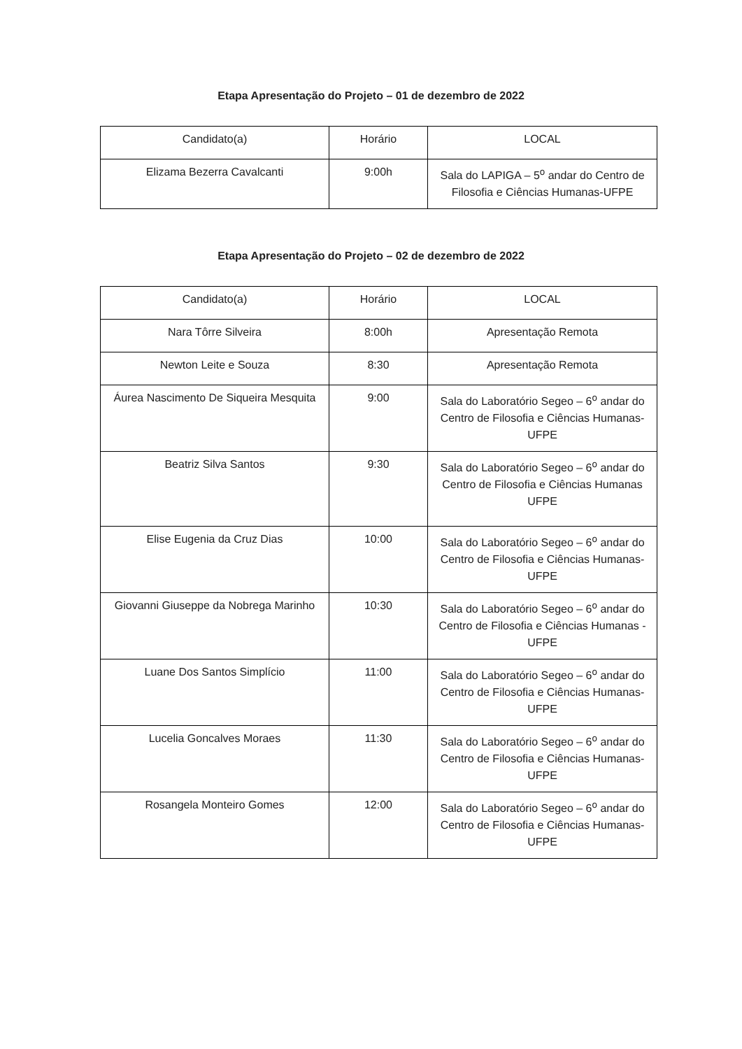Etapa Apresentação do Projeto – 01 de dezembro de 2022
| Candidato(a) | Horário | LOCAL |
| Elizama Bezerra Cavalcanti | 9:00h | Sala do LAPIGA – 5<sup>o</sup> andar do Centro de Filosofia e Ciências Humanas-UFPE |
Etapa Apresentação do Projeto – 02 de dezembro de 2022
| Candidato(a) | Horário | LOCAL |
| Nara Tôrre Silveira | 8:00h | Apresentação Remota |
| Newton Leite e Souza | 8:30 | Apresentação Remota |
| Áurea Nascimento De Siqueira Mesquita | 9:00 | Sala do Laboratório Segeo – 6<sup>o</sup> andar do Centro de Filosofia e Ciências Humanas-UFPE |
| Beatriz Silva Santos | 9:30 | Sala do Laboratório Segeo – 6<sup>o</sup> andar do Centro de Filosofia e Ciências Humanas UFPE |
| Elise Eugenia da Cruz Dias | 10:00 | Sala do Laboratório Segeo – 6<sup>o</sup> andar do Centro de Filosofia e Ciências Humanas- UFPE |
| Giovanni Giuseppe da Nobrega Marinho | 10:30 | Sala do Laboratório Segeo – 6<sup>o</sup> andar do Centro de Filosofia e Ciências Humanas -UFPE |
| Luane Dos Santos Simplício | 11:00 | Sala do Laboratório Segeo – 6<sup>o</sup> andar do Centro de Filosofia e Ciências Humanas- UFPE |
| Lucelia Goncalves Moraes | 11:30 | Sala do Laboratório Segeo – 6<sup>o</sup> andar do Centro de Filosofia e Ciências Humanas- UFPE |
| Rosangela Monteiro Gomes | 12:00 | Sala do Laboratório Segeo – 6<sup>o</sup> andar do Centro de Filosofia e Ciências Humanas- UFPE |